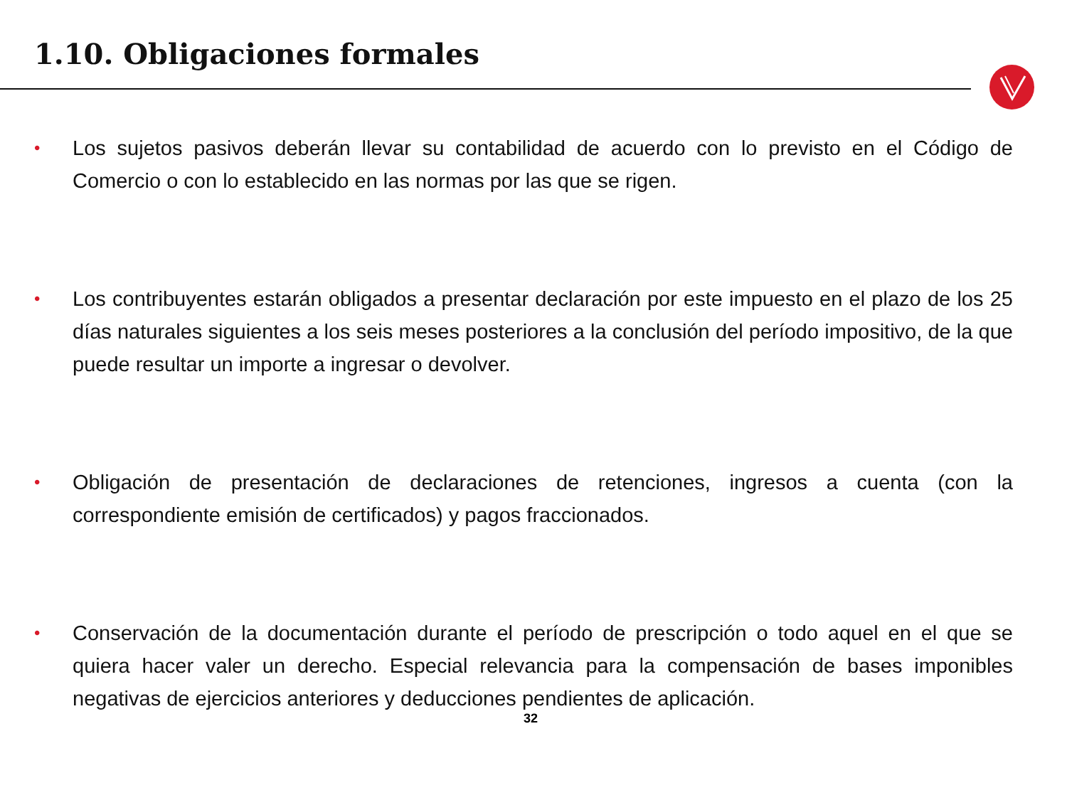1.10. Obligaciones formales
• Los sujetos pasivos deberán llevar su contabilidad de acuerdo con lo previsto en el Código de Comercio o con lo establecido en las normas por las que se rigen.
• Los contribuyentes estarán obligados a presentar declaración por este impuesto en el plazo de los 25 días naturales siguientes a los seis meses posteriores a la conclusión del período impositivo, de la que puede resultar un importe a ingresar o devolver.
• Obligación de presentación de declaraciones de retenciones, ingresos a cuenta (con la correspondiente emisión de certificados) y pagos fraccionados.
• Conservación de la documentación durante el período de prescripción o todo aquel en el que se quiera hacer valer un derecho. Especial relevancia para la compensación de bases imponibles negativas de ejercicios anteriores y deducciones pendientes de aplicación.
32